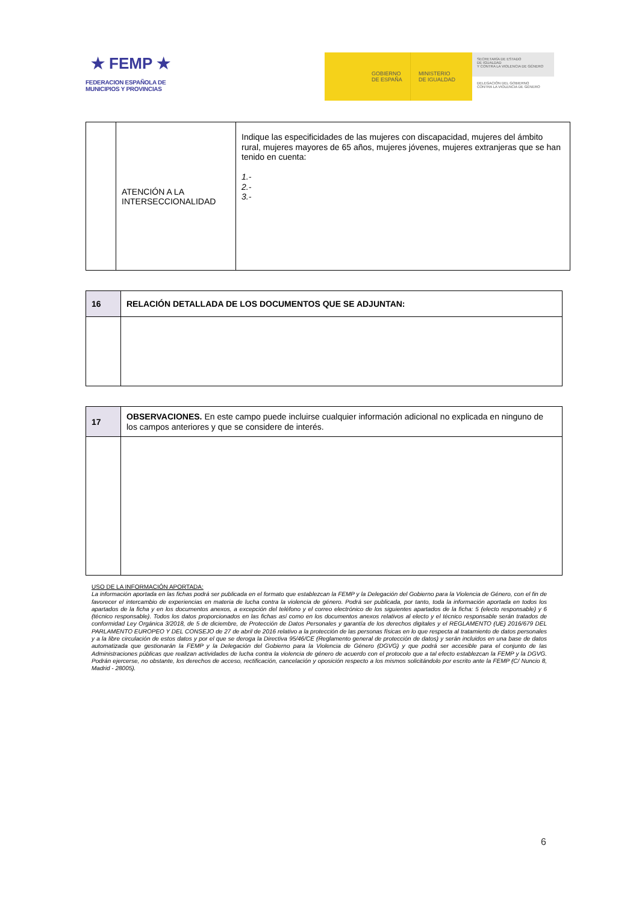★ FEMP ★
FEDERACION ESPAÑOLA DE
MUNICIPIOS Y PROVINCIAS
GOBIERNO
DE ESPAÑA
MINISTERIO
DE IGUALDAD
SECRETARÍA DE ESTADO
DE IGUALDAD
Y CONTRA LA VIOLENCIA DE GÉNERO
DELEGACIÓN DEL GOBIERNO
CONTRA LA VIOLENCIA DE GÉNERO
| | ATENCIÓN A LA INTERSECCIONALIDAD | Indique las especificidades de las mujeres con discapacidad, mujeres del ámbito rural, mujeres mayores de 65 años, mujeres jóvenes, mujeres extranjeras que se han tenido en cuenta: 1.- 2.- 3.- |
| 16 | RELACIÓN DETALLADA DE LOS DOCUMENTOS QUE SE ADJUNTAN: |
| 17 | OBSERVACIONES. En este campo puede incluirse cualquier información adicional no explicada en ninguno de los campos anteriores y que se considere de interés. |
USO DE LA INFORMACIÓN APORTADA:
La información aportada en las fichas podrá ser publicada en el formato que establezcan la FEMP y la Delegación del Gobierno para la Violencia de Género, con el fin de favorecer el intercambio de experiencias en materia de lucha contra la violencia de género. Podrá ser publicada, por tanto, toda la información aportada en todos los apartados de la ficha y en los documentos anexos, a excepción del teléfono y el correo electrónico de los siguientes apartados de la ficha: 5 (electo responsable) y 6 (técnico responsable). Todos los datos proporcionados en las fichas así como en los documentos anexos relativos al electo y el técnico responsable serán tratados de conformidad Ley Orgánica 3/2018, de 5 de diciembre, de Protección de Datos Personales y garantía de los derechos digitales y el REGLAMENTO (UE) 2016/679 DEL PARLAMENTO EUROPEO Y DEL CONSEJO de 27 de abril de 2016 relativo a la protección de las personas físicas en lo que respecta al tratamiento de datos personales y a la libre circulación de estos datos y por el que se deroga la Directiva 95/46/CE (Reglamento general de protección de datos) y serán incluidos en una base de datos automatizada que gestionarán la FEMP y la Delegación del Gobierno para la Violencia de Género (DGVG) y que podrá ser accesible para el conjunto de las Administraciones públicas que realizan actividades de lucha contra la violencia de género de acuerdo con el protocolo que a tal efecto establezcan la FEMP y la DGVG. Podrán ejercerse, no obstante, los derechos de acceso, rectificación, cancelación y oposición respecto a los mismos solicitándolo por escrito ante la FEMP (C/ Nuncio 8, Madrid - 28005).
6